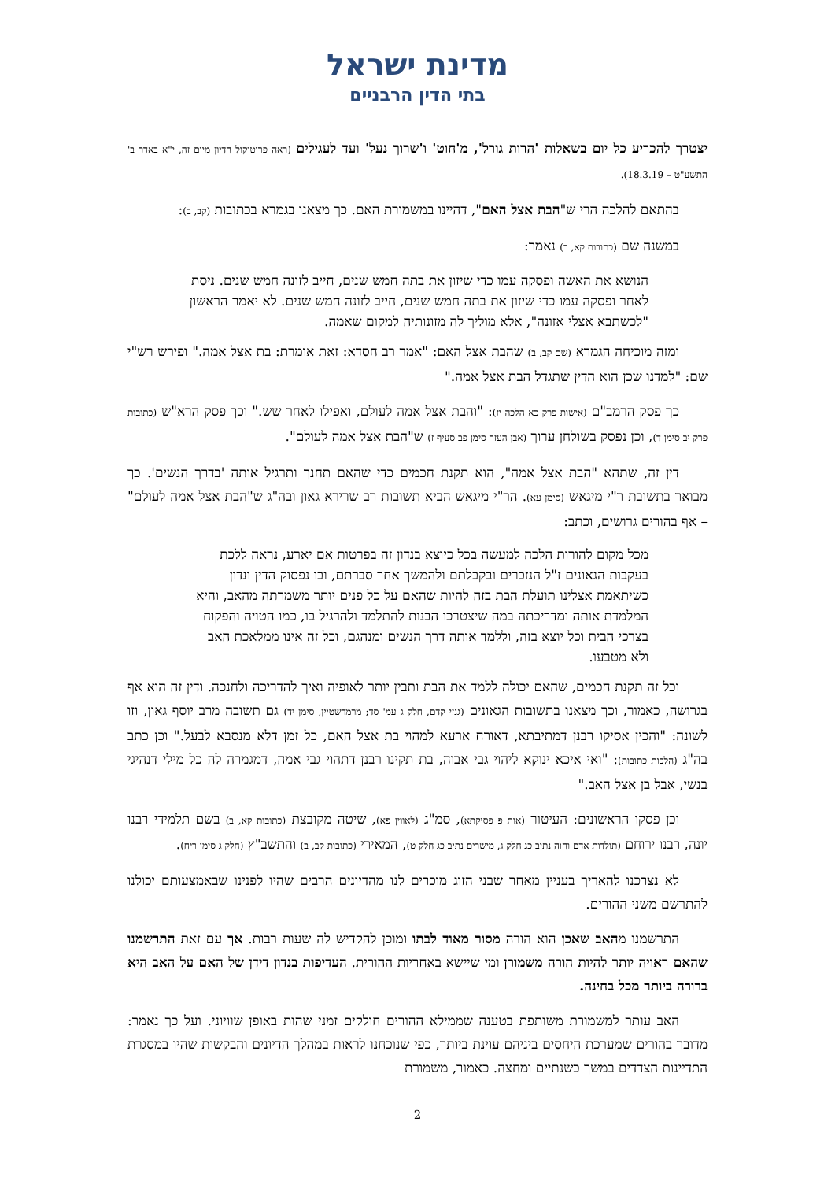מדינת ישראל
בתי הדין הרבניים
יצטרך להכריע כל יום בשאלות 'הרות גורל', מ'חוט' ו'שרוך נעל' ועד לעגילים (ראה פרוטוקול הדיון מיום זה, י"א באדר ב' התשע"ט – 18.3.19).
בהתאם להלכה הרי ש"הבת אצל האם", דהיינו במשמורת האם. כך מצאנו בגמרא בכתובות (קב, ב):
במשנה שם (כתובות קא, ב) נאמר:
הנושא את האשה ופסקה עמו כדי שיזון את בתה חמש שנים, חייב לזונה חמש שנים. ניסת לאחר ופסקה עמו כדי שיזון את בתה חמש שנים, חייב לזונה חמש שנים. לא יאמר הראשון "לכשתבא אצלי אזונה", אלא מוליך לה מזונותיה למקום שאמה.
ומזה מוכיחה הגמרא (שם קב, ב) שהבת אצל האם: "אמר רב חסדא: זאת אומרת: בת אצל אמה." ופירש רש"י שם: "למדנו שכן הוא הדין שתגדל הבת אצל אמה."
כך פסק הרמב"ם (אישות פרק כא הלכה יז): "והבת אצל אמה לעולם, ואפילו לאחר שש." וכך פסק הרא"ש (כתובות פרק יב סימן ד), וכן נפסק בשולחן ערוך (אבן העזר סימן פב סעיף ז) ש"הבת אצל אמה לעולם".
דין זה, שתהא "הבת אצל אמה", הוא תקנת חכמים כדי שהאם תחנך ותרגיל אותה 'בדרך הנשים'. כך מבואר בתשובת ר"י מיגאש (סימן עא). הר"י מיגאש הביא תשובות רב שרירא גאון ובה"ג ש"הבת אצל אמה לעולם" – אף בהורים גרושים, וכתב:
מכל מקום להורות הלכה למעשה בכל כיוצא בנדון זה בפרטות אם יארע, נראה ללכת בעקבות הגאונים ז"ל הנזכרים ובקבלתם ולהמשך אחר סברתם, ובו נפסוק הדין ונדון כשיתאמת אצלינו תועלת הבת בזה להיות שהאם על כל פנים יותר משמרתה מהאב, והיא המלמדת אותה ומדריכתה במה שיצטרכו הבנות להתלמד ולהרגיל בו, כמו הטויה והפקוח בצרכי הבית וכל יוצא בזה, וללמד אותה דרך הנשים ומנהגם, וכל זה אינו ממלאכת האב ולא מטבעו.
וכל זה תקנת חכמים, שהאם יכולה ללמד את הבת ותבין יותר לאופיה ואיך להדריכה ולחנכה. ודין זה הוא אף בגרושה, כאמור, וכך מצאנו בתשובות הגאונים (גנזי קדם, חלק ג עמ' סד; מרמרשטיין, סימן יד) גם תשובה מרב יוסף גאון, וזו לשונה: "והכין אסיקו רבנן דמתיבתא, דאורח ארעא למהוי בת אצל האם, כל זמן דלא מנסבא לבעל." וכן כתב בה"ג (הלכות כתובות): "ואי איכא ינוקא ליהוי גבי אבוה, בת תקינו רבנן דתהוי גבי אמה, דמגמרה לה כל מילי דנהיגי בנשי, אבל בן אצל האב."
וכן פסקו הראשונים: העיטור (אות פ פסיקתא), סמ"ג (לאווין פא), שיטה מקובצת (כתובות קא, ב) בשם תלמידי רבנו יונה, רבנו ירוחם (תולדות אדם וחוה נתיב כג חלק ג, מישרים נתיב כג חלק ט), המאירי (כתובות קב, ב) והתשב"ץ (חלק ג סימן ריח).
לא נצרכנו להאריך בעניין מאחר שבני הזוג מוכרים לנו מהדיונים הרבים שהיו לפנינו שבאמצעותם יכולנו להתרשם משני ההורים.
התרשמנו מהאב שאכן הוא הורה מסור מאוד לבתו ומוכן להקדיש לה שעות רבות. אך עם זאת התרשמנו שהאם ראויה יותר להיות הורה משמורן ומי שיישא באחריות ההורית. העדיפות בנדון דידן של האם על האב היא ברורה ביותר מכל בחינה.
האב עותר למשמורת משותפת בטענה שממילא ההורים חולקים זמני שהות באופן שוויוני. ועל כך נאמר: מדובר בהורים שמערכת היחסים ביניהם עוינת ביותר, כפי שנוכחנו לראות במהלך הדיונים והבקשות שהיו במסגרת התדיינות הצדדים במשך כשנתיים ומחצה. כאמור, משמורת
2